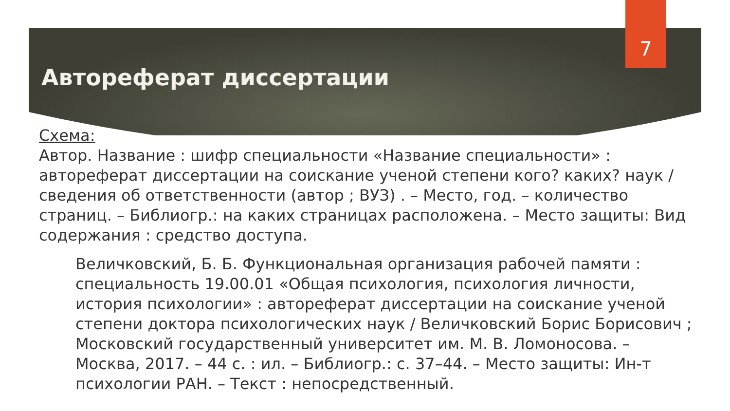7
Автореферат диссертации
Схема:
Автор. Название : шифр специальности «Название специальности» : автореферат диссертации на соискание ученой степени кого? каких? наук / сведения об ответственности (автор ; ВУЗ) . – Место, год. – количество страниц. – Библиогр.: на каких страницах расположена. – Место защиты: Вид содержания : средство доступа.
Величковский, Б. Б. Функциональная организация рабочей памяти : специальность 19.00.01 «Общая психология, психология личности, история психологии» : автореферат диссертации на соискание ученой степени доктора психологических наук / Величковский Борис Борисович ; Московский государственный университет им. М. В. Ломоносова. – Москва, 2017. – 44 с. : ил. – Библиогр.: с. 37–44. – Место защиты: Ин-т психологии РАН. – Текст : непосредственный.